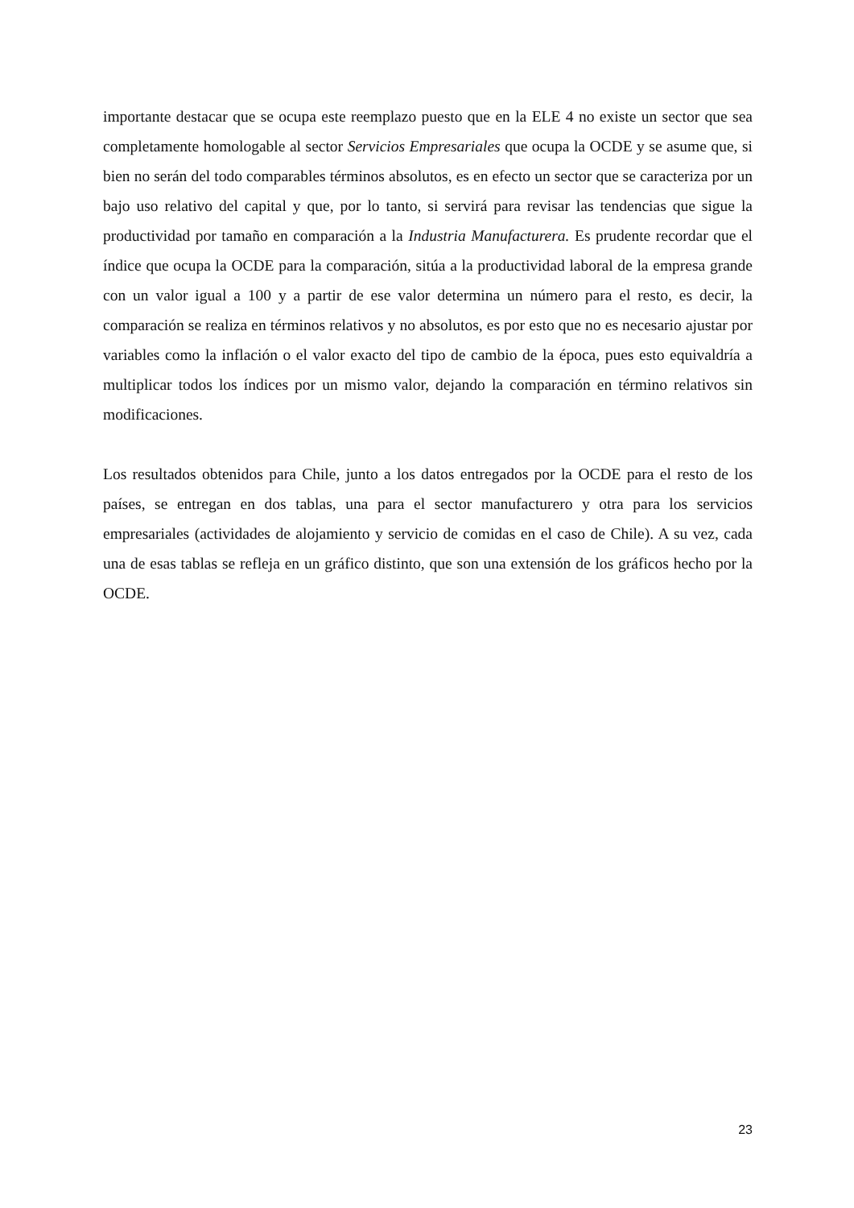importante destacar que se ocupa este reemplazo puesto que en la ELE 4 no existe un sector que sea completamente homologable al sector Servicios Empresariales que ocupa la OCDE y se asume que, si bien no serán del todo comparables términos absolutos, es en efecto un sector que se caracteriza por un bajo uso relativo del capital y que, por lo tanto, si servirá para revisar las tendencias que sigue la productividad por tamaño en comparación a la Industria Manufacturera. Es prudente recordar que el índice que ocupa la OCDE para la comparación, sitúa a la productividad laboral de la empresa grande con un valor igual a 100 y a partir de ese valor determina un número para el resto, es decir, la comparación se realiza en términos relativos y no absolutos, es por esto que no es necesario ajustar por variables como la inflación o el valor exacto del tipo de cambio de la época, pues esto equivaldría a multiplicar todos los índices por un mismo valor, dejando la comparación en término relativos sin modificaciones.
Los resultados obtenidos para Chile, junto a los datos entregados por la OCDE para el resto de los países, se entregan en dos tablas, una para el sector manufacturero y otra para los servicios empresariales (actividades de alojamiento y servicio de comidas en el caso de Chile). A su vez, cada una de esas tablas se refleja en un gráfico distinto, que son una extensión de los gráficos hecho por la OCDE.
23